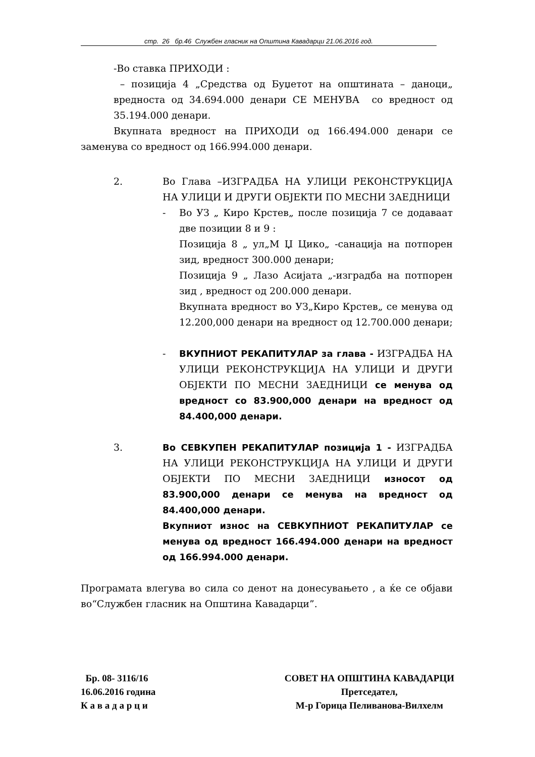стр. 26 бр.46 Службен гласник на Општина Кавадарци 21.06.2016 год.
-Во ставка ПРИХОДИ :
– позиција 4 „Средства од Буџетот на општината – даноци„ вредноста од 34.694.000 денари СЕ МЕНУВА со вредност од 35.194.000 денари.
Вкупната вредност на ПРИХОДИ од 166.494.000 денари се заменува со вредност од 166.994.000 денари.
2. Во Глава –ИЗГРАДБА НА УЛИЦИ РЕКОНСТРУКЦИЈА НА УЛИЦИ И ДРУГИ ОБЈЕКТИ ПО МЕСНИ ЗАЕДНИЦИ
- Во УЗ „ Киро Крстев„ после позиција 7 се додаваат две позиции 8 и 9 :
Позиција 8 „ ул„М Џ Цико„ -санација на потпорен зид, вредност 300.000 денари;
Позиција 9 „ Лазо Асијата „-изградба на потпорен зид , вредност од 200.000 денари.
Вкупната вредност во УЗ„Киро Крстев„ се менува од 12.200,000 денари на вредност од 12.700.000 денари;
- ВКУПНИОТ РЕКАПИТУЛАР за глава - ИЗГРАДБА НА УЛИЦИ РЕКОНСТРУКЦИЈА НА УЛИЦИ И ДРУГИ ОБЈЕКТИ ПО МЕСНИ ЗАЕДНИЦИ се менува од вредност со 83.900,000 денари на вредност од 84.400,000 денари.
3. Во СЕВКУПЕН РЕКАПИТУЛАР позиција 1 - ИЗГРАДБА НА УЛИЦИ РЕКОНСТРУКЦИЈА НА УЛИЦИ И ДРУГИ ОБЈЕКТИ ПО МЕСНИ ЗАЕДНИЦИ износот од 83.900,000 денари се менува на вредност од 84.400,000 денари.
Вкупниот износ на СЕВКУПНИОТ РЕКАПИТУЛАР се менува од вредност 166.494.000 денари на вредност од 166.994.000 денари.
Програмата влегува во сила со денот на донесувањето , а ќе се објави во“Службен гласник на Општина Кавадарци”.
Бр. 08- 3116/16
16.06.2016 година
К а в а д а р ц и
СОВЕТ НА ОПШТИНА КАВАДАРЦИ
Претседател,
М-р Горица Пеливанова-Вилхелм